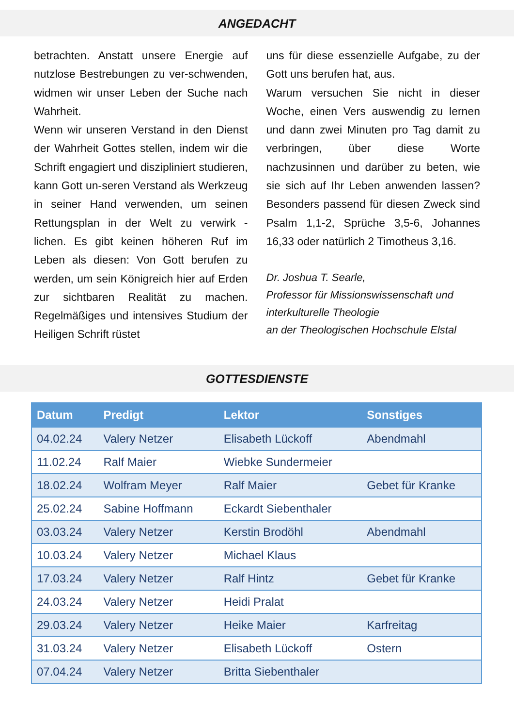ANGEDACHT
betrachten. Anstatt unsere Energie auf nutzlose Bestrebungen zu ver-schwenden, widmen wir unser Leben der Suche nach Wahrheit.
Wenn wir unseren Verstand in den Dienst der Wahrheit Gottes stellen, indem wir die Schrift engagiert und diszipliniert studieren, kann Gott un-seren Verstand als Werkzeug in seiner Hand verwenden, um seinen Rettungsplan in der Welt zu verwirk - lichen. Es gibt keinen höheren Ruf im Leben als diesen: Von Gott berufen zu werden, um sein Königreich hier auf Erden zur sichtbaren Realität zu machen. Regelmäßiges und intensives Studium der Heiligen Schrift rüstet
uns für diese essenzielle Aufgabe, zu der Gott uns berufen hat, aus.
Warum versuchen Sie nicht in dieser Woche, einen Vers auswendig zu lernen und dann zwei Minuten pro Tag damit zu verbringen, über diese Worte nachzusinnen und darüber zu beten, wie sie sich auf Ihr Leben anwenden lassen? Besonders passend für diesen Zweck sind Psalm 1,1-2, Sprüche 3,5-6, Johannes 16,33 oder natürlich 2 Timotheus 3,16.
Dr. Joshua T. Searle,
Professor für Missionswissenschaft und interkulturelle Theologie
an der Theologischen Hochschule Elstal
GOTTESDIENSTE
| Datum | Predigt | Lektor | Sonstiges |
| --- | --- | --- | --- |
| 04.02.24 | Valery Netzer | Elisabeth Lückoff | Abendmahl |
| 11.02.24 | Ralf Maier | Wiebke Sundermeier | |
| 18.02.24 | Wolfram Meyer | Ralf Maier | Gebet für Kranke |
| 25.02.24 | Sabine Hoffmann | Eckardt Siebenthaler | |
| 03.03.24 | Valery Netzer | Kerstin Brodöhl | Abendmahl |
| 10.03.24 | Valery Netzer | Michael Klaus | |
| 17.03.24 | Valery Netzer | Ralf Hintz | Gebet für Kranke |
| 24.03.24 | Valery Netzer | Heidi Pralat | |
| 29.03.24 | Valery Netzer | Heike Maier | Karfreitag |
| 31.03.24 | Valery Netzer | Elisabeth Lückoff | Ostern |
| 07.04.24 | Valery Netzer | Britta Siebenthaler | |